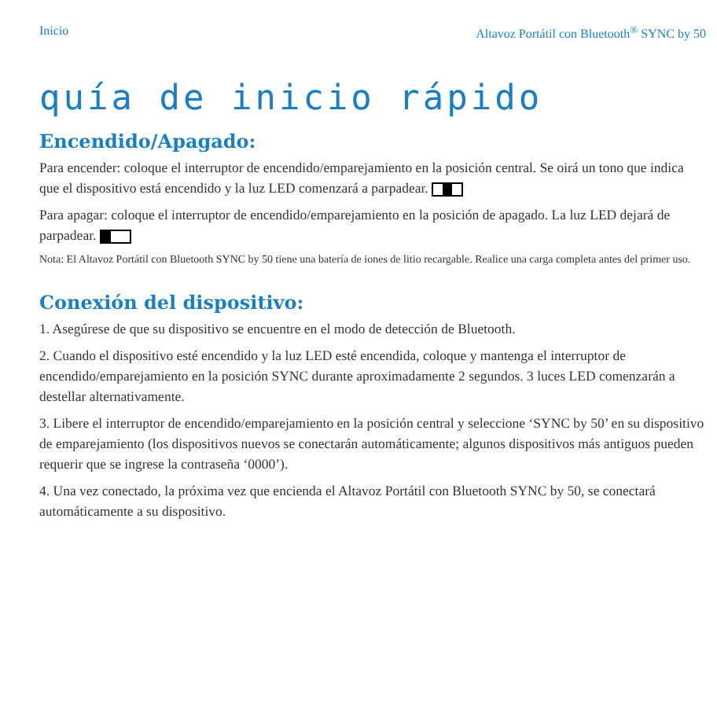Inicio Altavoz Portátil con Bluetooth<sup>®</sup> SYNC by 50
quía de inicio rápido
Encendido/Apagado:
Para encender: coloque el interruptor de encendido/emparejamiento en la posición central. Se oirá un tono que indica que el dispositivo está encendido y la luz LED comenzará a parpadear.
Para apagar: coloque el interruptor de encendido/emparejamiento en la posición de apagado. La luz LED dejará de parpadear.
Nota: El Altavoz Portátil con Bluetooth SYNC by 50 tiene una batería de iones de litio recargable. Realice una carga completa antes del primer uso.
Conexión del dispositivo:
1. Asegúrese de que su dispositivo se encuentre en el modo de detección de Bluetooth.
2. Cuando el dispositivo esté encendido y la luz LED esté encendida, coloque y mantenga el interruptor de encendido/emparejamiento en la posición SYNC durante aproximadamente 2 segundos. 3 luces LED comenzarán a destellar alternativamente.
3. Libere el interruptor de encendido/emparejamiento en la posición central y seleccione ‘SYNC by 50’ en su dispositivo de emparejamiento (los dispositivos nuevos se conectarán automáticamente; algunos dispositivos más antiguos pueden requerir que se ingrese la contraseña ‘0000’).
4. Una vez conectado, la próxima vez que encienda el Altavoz Portátil con Bluetooth SYNC by 50, se conectará automáticamente a su dispositivo.